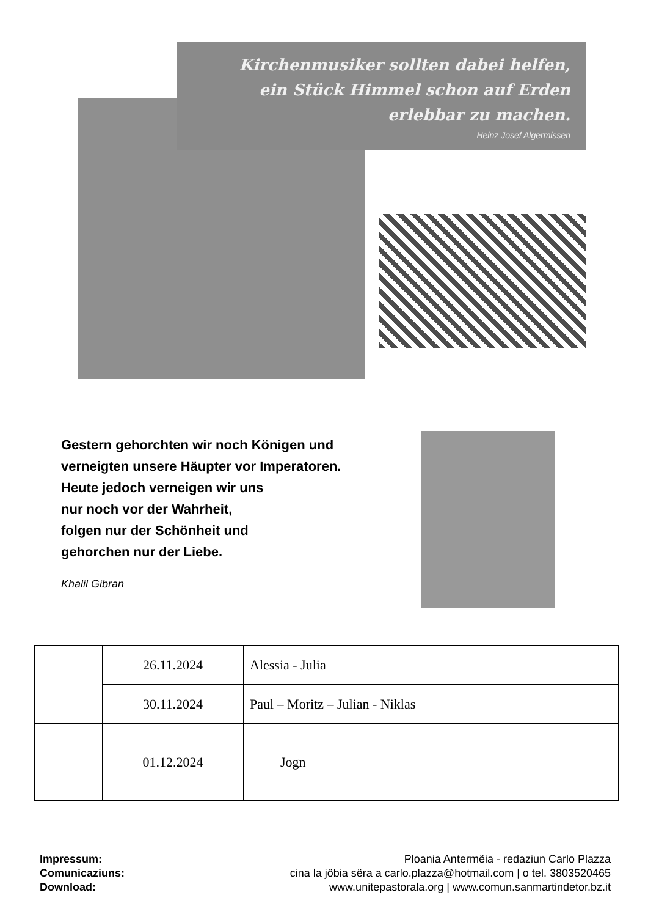Kirchenmusiker sollten dabei helfen,
ein Stück Himmel schon auf Erden
erlebbar zu machen.
Heinz Josef Algermissen
Gestern gehorchten wir noch Königen und
verneigten unsere Häupter vor Imperatoren.
Heute jedoch verneigen wir uns
nur noch vor der Wahrheit,
folgen nur der Schönheit und
gehorchen nur der Liebe.
Khalil Gibran
| | 26.11.2024 | Alessia - Julia |
| | 30.11.2024 | Paul – Moritz – Julian - Niklas |
| | 01.12.2024 | Jogn |
Impressum: Ploania Antermëia - redaziun Carlo Plazza
Comunicaziuns: cina la jöbia sëra a carlo.plazza@hotmail.com | o tel. 3803520465
Download: www.unitepastorala.org | www.comun.sanmartindetor.bz.it